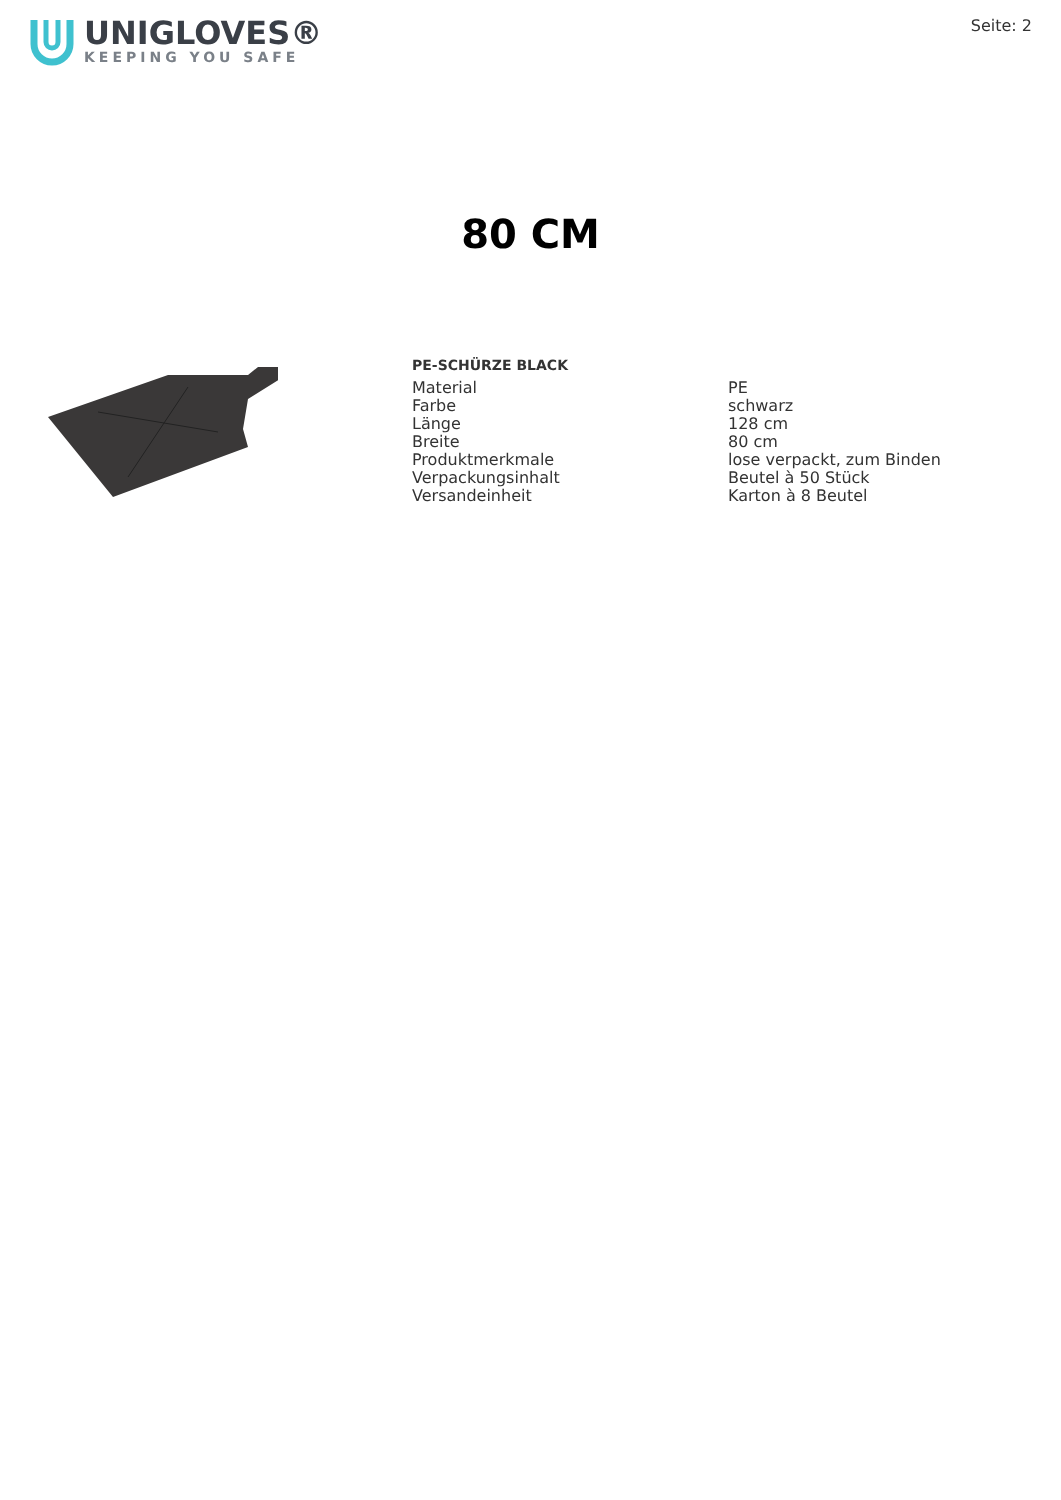UNIGLOVES®
KEEPING YOU SAFE
Seite: 2
80 CM
PE-SCHÜRZE BLACK
| Material | PE |
| Farbe | schwarz |
| Länge | 128 cm |
| Breite | 80 cm |
| Produktmerkmale | lose verpackt, zum Binden |
| Verpackungsinhalt | Beutel à 50 Stück |
| Versandeinheit | Karton à 8 Beutel |